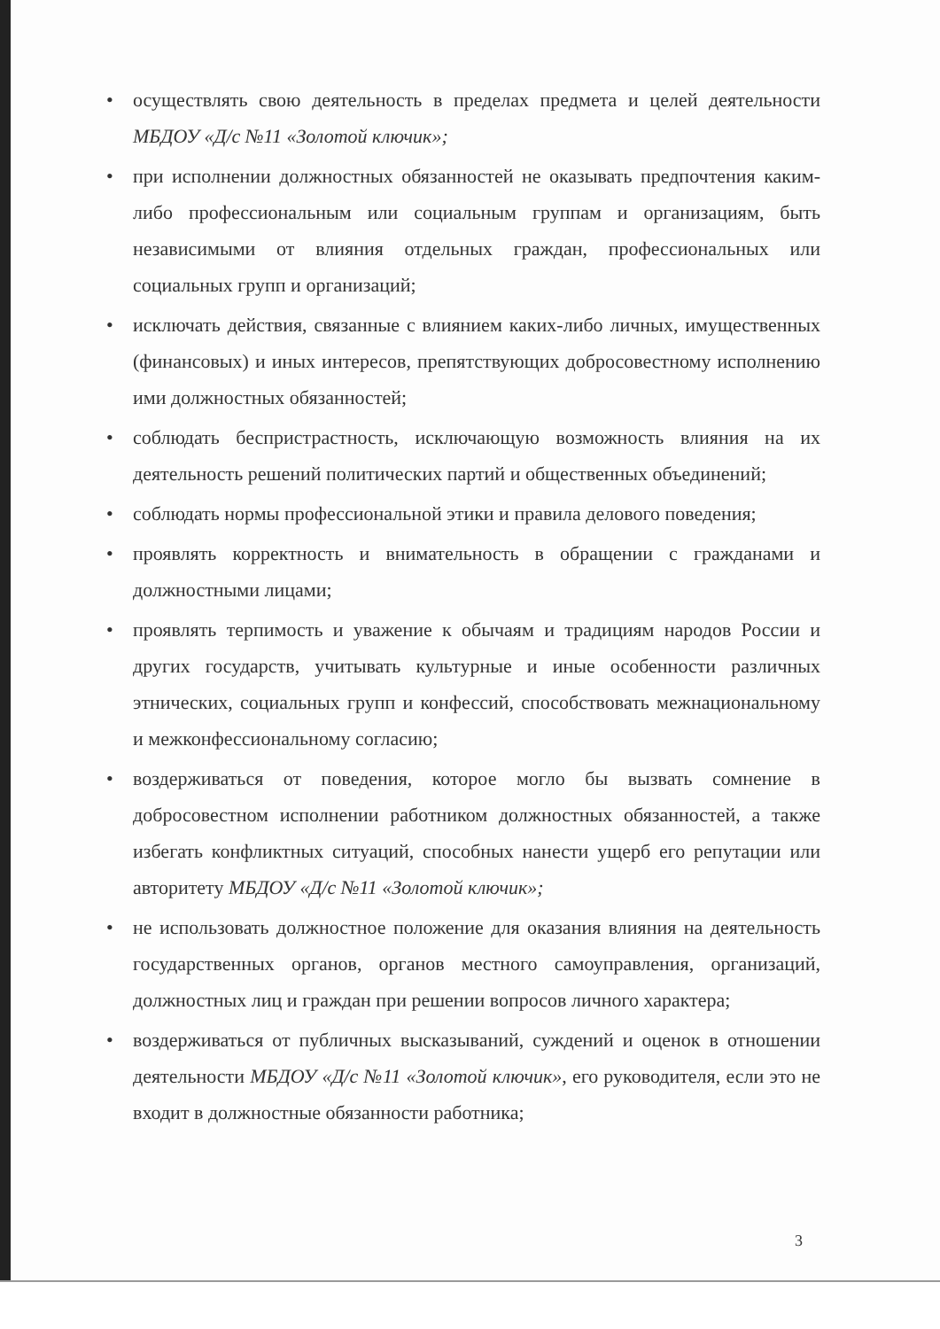• осуществлять свою деятельность в пределах предмета и целей деятельности МБДОУ «Д/с №11 «Золотой ключик»;
• при исполнении должностных обязанностей не оказывать предпочтения каким-либо профессиональным или социальным группам и организациям, быть независимыми от влияния отдельных граждан, профессиональных или социальных групп и организаций;
• исключать действия, связанные с влиянием каких-либо личных, имущественных (финансовых) и иных интересов, препятствующих добросовестному исполнению ими должностных обязанностей;
• соблюдать беспристрастность, исключающую возможность влияния на их деятельность решений политических партий и общественных объединений;
• соблюдать нормы профессиональной этики и правила делового поведения;
• проявлять корректность и внимательность в обращении с гражданами и должностными лицами;
• проявлять терпимость и уважение к обычаям и традициям народов России и других государств, учитывать культурные и иные особенности различных этнических, социальных групп и конфессий, способствовать межнациональному и межконфессиональному согласию;
• воздерживаться от поведения, которое могло бы вызвать сомнение в добросовестном исполнении работником должностных обязанностей, а также избегать конфликтных ситуаций, способных нанести ущерб его репутации или авторитету МБДОУ «Д/с №11 «Золотой ключик»;
• не использовать должностное положение для оказания влияния на деятельность государственных органов, органов местного самоуправления, организаций, должностных лиц и граждан при решении вопросов личного характера;
• воздерживаться от публичных высказываний, суждений и оценок в отношении деятельности МБДОУ «Д/с №11 «Золотой ключик», его руководителя, если это не входит в должностные обязанности работника;
3